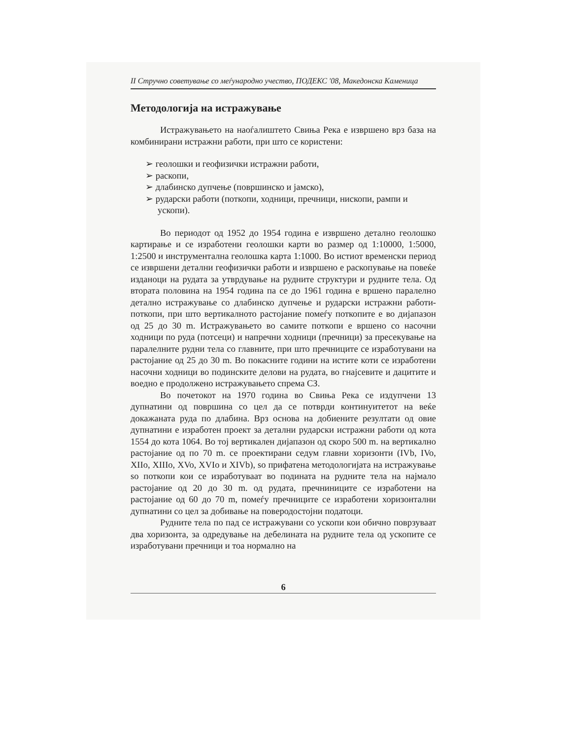II Стручно советување со меѓународно учество, ПОДЕКС '08, Македонска Каменица
Методологија на истражување
Истражувањето на наоѓалиштето Свиња Река е извршено врз база на комбинирани истражни работи, при што се користени:
➢ геолошки и геофизички истражни работи,
➢ раскопи,
➢ длабинско дупчење (површинско и јамско),
➢ рударски работи (поткопи, ходници, пречници, нископи, рампи и ускопи).
Во периодот од 1952 до 1954 година е извршено детално геолошко картирање и се изработени геолошки карти во размер од 1:10000, 1:5000, 1:2500 и инструментална геолошка карта 1:1000. Во истиот временски период се извршени детални геофизички работи и извршено е раскопување на повеќе изданоци на рудата за утврдување на рудните структури и рудните тела. Од втората половина на 1954 година па се до 1961 година е вршено паралелно детално истражување со длабинско дупчење и рударски истражни работи-поткопи, при што вертикалното растојание помеѓу поткопите е во дијапазон од 25 до 30 m. Истражувањето во самите поткопи е вршено со насочни ходници по руда (потсеци) и напречни ходници (пречници) за пресекување на паралелните рудни тела со главните, при што пречниците се изработувани на растојание од 25 до 30 m. Во покасните години на истите коти се изработени насочни ходници во подинските делови на рудата, во гнајсевите и дацитите и воедно е продолжено истражувањето спрема СЗ.
Во почетокот на 1970 година во Свиња Река се издупчени 13 дупнатини од површина со цел да се потврди континуитетот на веќе докажаната руда по длабина. Врз основа на добиените резултати од овие дупнатини е изработен проект за детални рударски истражни работи од кота 1554 до кота 1064. Во тој вертикален дијапазон од скоро 500 m. на вертикално растојание од по 70 m. се проектирани седум главни хоризонти (IVb, IVo, XIIo, XIIIo, XVo, XVIo и XIVb), so прифатена методологијата на истражување so поткопи кои се изработуваат во подината на рудните тела на најмало растојание од 20 до 30 m. од рудата, пречниниците се изработени на растојание од 60 до 70 m, помеѓу пречниците се изработени хоризонтални дупнатини со цел за добивање на поверодостојни податоци.
Рудните тела по пад се истражувани со ускопи кои обично поврзуваат два хоризонта, за одредување на дебелината на рудните тела од ускопите се изработувани пречници и тоа нормално на
6